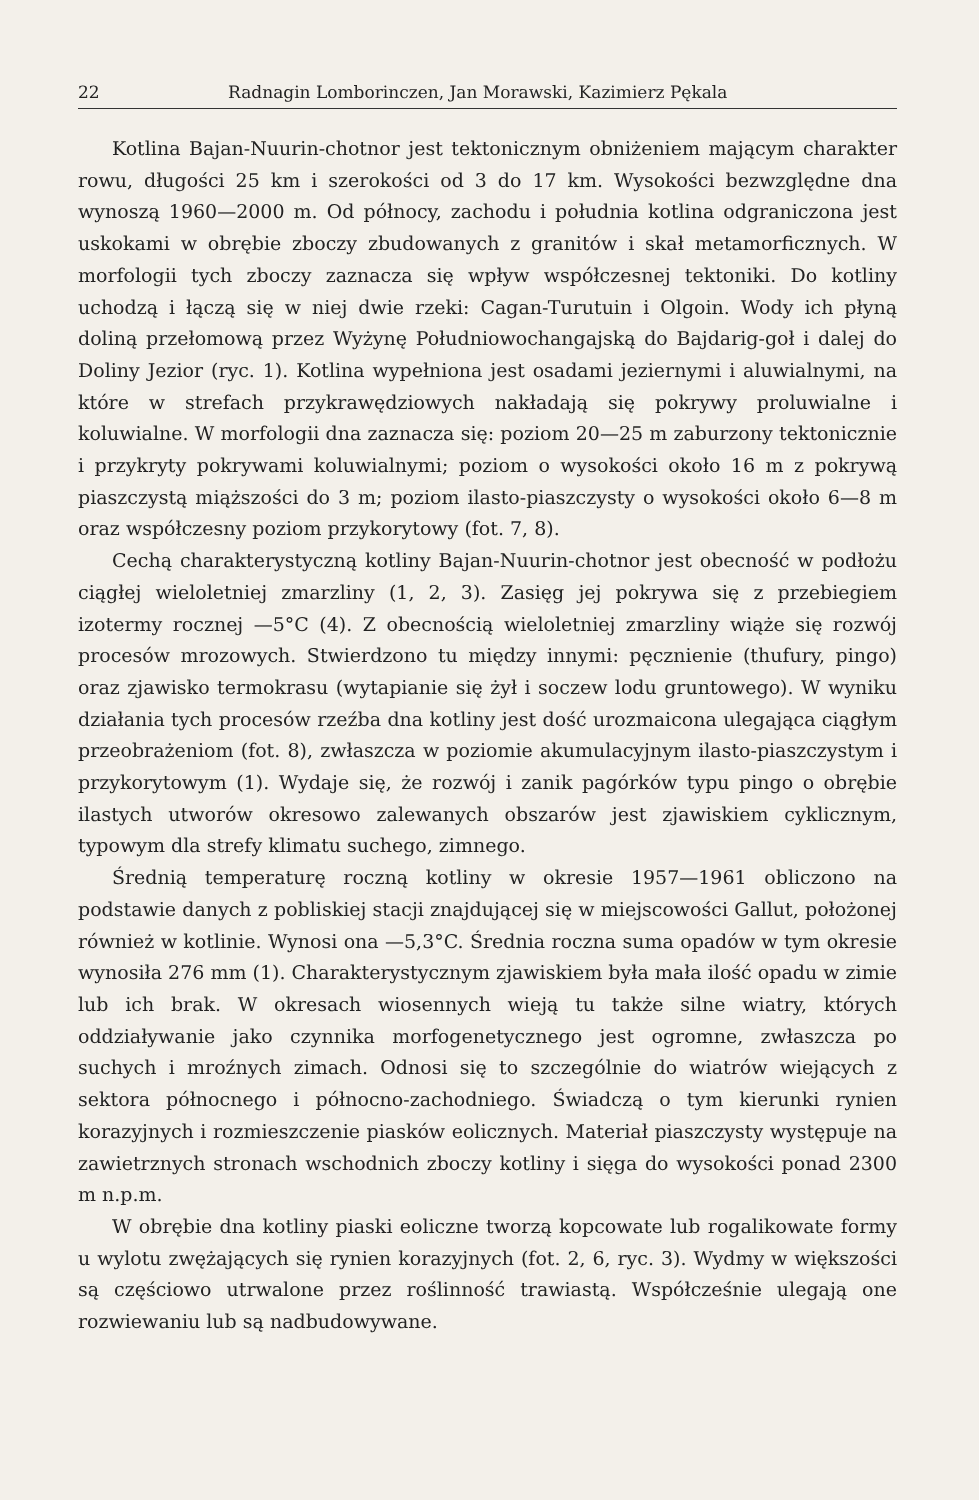22 Radnagin Lomborinczen, Jan Morawski, Kazimierz Pękala
Kotlina Bajan-Nuurin-chotnor jest tektonicznym obniżeniem mającym charakter rowu, długości 25 km i szerokości od 3 do 17 km. Wysokości bezwzględne dna wynoszą 1960—2000 m. Od północy, zachodu i południa kotlina odgraniczona jest uskokami w obrębie zboczy zbudowanych z granitów i skał metamorficznych. W morfologii tych zboczy zaznacza się wpływ współczesnej tektoniki. Do kotliny uchodzą i łączą się w niej dwie rzeki: Cagan-Turutuin i Olgoin. Wody ich płyną doliną przełomową przez Wyżynę Południowochangajską do Bajdarig-goł i dalej do Doliny Jezior (ryc. 1). Kotlina wypełniona jest osadami jeziernymi i aluwialnymi, na które w strefach przykrawędziowych nakładają się pokrywy proluwialne i koluwialne. W morfologii dna zaznacza się: poziom 20—25 m zaburzony tektonicznie i przykryty pokrywami koluwialnymi; poziom o wysokości około 16 m z pokrywą piaszczystą miąższości do 3 m; poziom ilasto-piaszczysty o wysokości około 6—8 m oraz współczesny poziom przykorytowy (fot. 7, 8).
Cechą charakterystyczną kotliny Bajan-Nuurin-chotnor jest obecność w podłożu ciągłej wieloletniej zmarzliny (1, 2, 3). Zasięg jej pokrywa się z przebiegiem izotermy rocznej —5°C (4). Z obecnością wieloletniej zmarzliny wiąże się rozwój procesów mrozowych. Stwierdzono tu między innymi: pęcznienie (thufury, pingo) oraz zjawisko termokrasu (wytapianie się żył i soczew lodu gruntowego). W wyniku działania tych procesów rzeźba dna kotliny jest dość urozmaicona ulegająca ciągłym przeobrażeniom (fot. 8), zwłaszcza w poziomie akumulacyjnym ilasto-piaszczystym i przykorytowym (1). Wydaje się, że rozwój i zanik pagórków typu pingo o obrębie ilastych utworów okresowo zalewanych obszarów jest zjawiskiem cyklicznym, typowym dla strefy klimatu suchego, zimnego.
Średnią temperaturę roczną kotliny w okresie 1957—1961 obliczono na podstawie danych z pobliskiej stacji znajdującej się w miejscowości Gallut, położonej również w kotlinie. Wynosi ona —5,3°C. Średnia roczna suma opadów w tym okresie wynosiła 276 mm (1). Charakterystycznym zjawiskiem była mała ilość opadu w zimie lub ich brak. W okresach wiosennych wieją tu także silne wiatry, których oddziaływanie jako czynnika morfogenetycznego jest ogromne, zwłaszcza po suchych i mroźnych zimach. Odnosi się to szczególnie do wiatrów wiejących z sektora północnego i północno-zachodniego. Świadczą o tym kierunki rynien korazyjnych i rozmieszczenie piasków eolicznych. Materiał piaszczysty występuje na zawietrznych stronach wschodnich zboczy kotliny i sięga do wysokości ponad 2300 m n.p.m.
W obrębie dna kotliny piaski eoliczne tworzą kopcowate lub rogalikowate formy u wylotu zwężających się rynien korazyjnych (fot. 2, 6, ryc. 3). Wydmy w większości są częściowo utrwalone przez roślinność trawiastą. Współcześnie ulegają one rozwiewaniu lub są nadbudowywane.